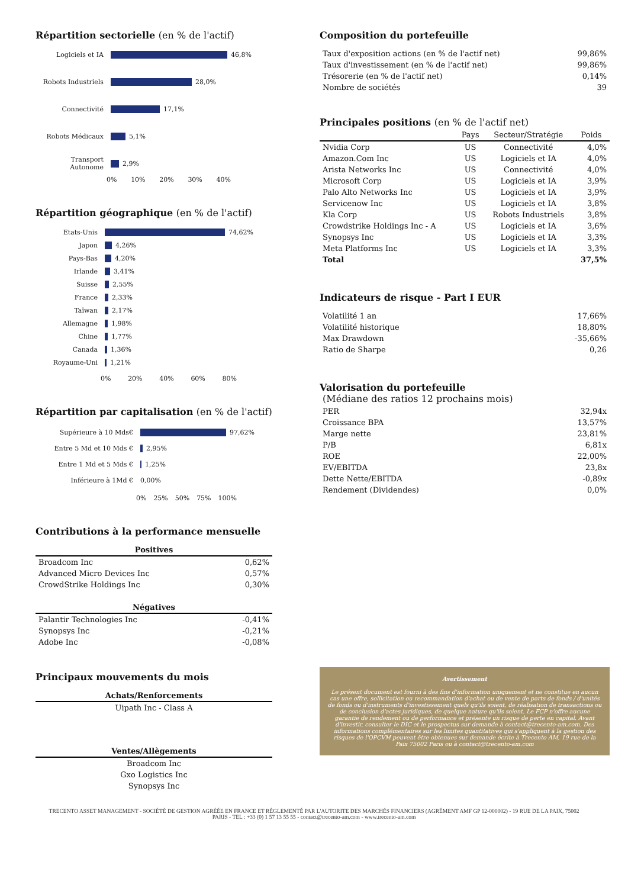Répartition sectorielle (en % de l'actif)
Logiciels et IA
46,8%
Robots Industriels
28,0%
Connectivité
17,1%
Robots Médicaux
5,1%
Transport Autonome
2,9%
0% 10% 20% 30% 40%
Répartition géographique (en % de l'actif)
Etats-Unis
74,62%
Japon
4,26%
Pays-Bas
4,20%
Irlande
3,41%
Suisse
2,55%
France
2,33%
Taïwan
2,17%
Allemagne
1,98%
Chine
1,77%
Canada
1,36%
Royaume-Uni
1,21%
0% 20% 40% 60% 80%
Répartition par capitalisation (en % de l'actif)
Supérieure à 10 Mds€
97,62%
Entre 5 Md et 10 Mds €
2,95%
Entre 1 Md et 5 Mds €
1,25%
Inférieure à 1Md €
0,00%
0% 25% 50% 75% 100%
Contributions à la performance mensuelle
| Positives | |
| --- | --- |
| Broadcom Inc | 0,62% |
| Advanced Micro Devices Inc | 0,57% |
| CrowdStrike Holdings Inc | 0,30% |
| Négatives | |
| Palantir Technologies Inc | -0,41% |
| Synopsys Inc | -0,21% |
| Adobe Inc | -0,08% |
Principaux mouvements du mois
| Achats/Renforcements |
| --- |
| Uipath Inc - Class A |
| Ventes/Allègements |
| Broadcom Inc |
| Gxo Logistics Inc |
| Synopsys Inc |
Composition du portefeuille
| Taux d'exposition actions (en % de l'actif net) | 99,86% |
| Taux d'investissement (en % de l'actif net) | 99,86% |
| Trésorerie (en % de l'actif net) | 0,14% |
| Nombre de sociétés | 39 |
Principales positions (en % de l'actif net)
| | Pays | Secteur/Stratégie | Poids |
| --- | --- | --- | --- |
| Nvidia Corp | US | Connectivité | 4,0% |
| Amazon.Com Inc | US | Logiciels et IA | 4,0% |
| Arista Networks Inc | US | Connectivité | 4,0% |
| Microsoft Corp | US | Logiciels et IA | 3,9% |
| Palo Alto Networks Inc | US | Logiciels et IA | 3,9% |
| Servicenow Inc | US | Logiciels et IA | 3,8% |
| Kla Corp | US | Robots Industriels | 3,8% |
| Crowdstrike Holdings Inc - A | US | Logiciels et IA | 3,6% |
| Synopsys Inc | US | Logiciels et IA | 3,3% |
| Meta Platforms Inc | US | Logiciels et IA | 3,3% |
| Total | | | 37,5% |
Indicateurs de risque - Part I EUR
| Volatilité 1 an | 17,66% |
| Volatilité historique | 18,80% |
| Max Drawdown | -35,66% |
| Ratio de Sharpe | 0,26 |
Valorisation du portefeuille
(Médiane des ratios 12 prochains mois)
| PER | 32,94x |
| Croissance BPA | 13,57% |
| Marge nette | 23,81% |
| P/B | 6,81x |
| ROE | 22,00% |
| EV/EBITDA | 23,8x |
| Dette Nette/EBITDA | -0,89x |
| Rendement (Dividendes) | 0,0% |
Avertissement
Le présent document est fourni à des fins d'information uniquement et ne constitue en aucun cas une offre, sollicitation ou recommandation d'achat ou de vente de parts de fonds / d'unités de fonds ou d'instruments d'investissement quels qu'ils soient, de réalisation de transactions ou de conclusion d'actes juridiques, de quelque nature qu'ils soient. Le FCP n'offre aucune garantie de rendement ou de performance et présente un risque de perte en capital. Avant d'investir, consulter le DIC et le prospectus sur demande à contact@trecento-am.com. Des informations complémentaires sur les limites quantitatives qui s'appliquent à la gestion des risques de l'OPCVM peuvent être obtenues sur demande écrite à Trecento AM, 19 rue de la Paix 75002 Paris ou à contact@trecento-am.com
TRECENTO ASSET MANAGEMENT - SOCIÉTÉ DE GESTION AGRÉÉE EN FRANCE ET RÉGLEMENTÉ PAR L'AUTORITE DES MARCHÉS FINANCIERS (AGRÉMENT AMF GP 12-000002) - 19 RUE DE LA PAIX, 75002
PARIS - TEL : +33 (0) 1 57 13 55 55 - contact@trecento-am.com - www.trecento-am.com